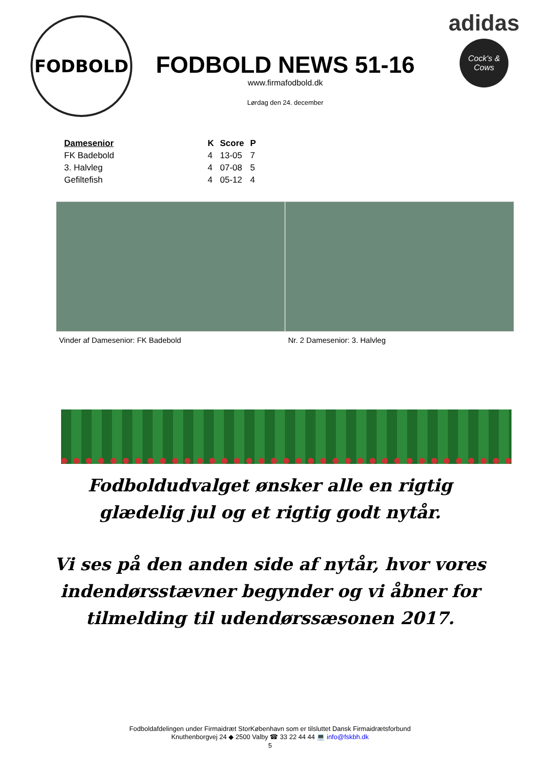FODBOLD
FODBOLD NEWS 51-16
www.firmafodbold.dk
Lørdag den 24. december
adidas
Cock's & Cows
| Damesenior | K | Score | P |
| --- | --- | --- | --- |
| FK Badebold | 4 | 13-05 | 7 |
| 3. Halvleg | 4 | 07-08 | 5 |
| Gefiltefish | 4 | 05-12 | 4 |
Vinder af Damesenior: FK Badebold
Nr. 2 Damesenior: 3. Halvleg
Fodboldudvalget ønsker alle en rigtig glædelig jul og et rigtig godt nytår.
Vi ses på den anden side af nytår, hvor vores indendørsstævner begynder og vi åbner for tilmelding til udendørssæsonen 2017.
Fodboldafdelingen under Firmaidræt StorKøbenhavn som er tilsluttet Dansk Firmaidrætsforbund
Knuthenborgvej 24 ◆ 2500 Valby ☎ 33 22 44 44 💻 info@fskbh.dk
5